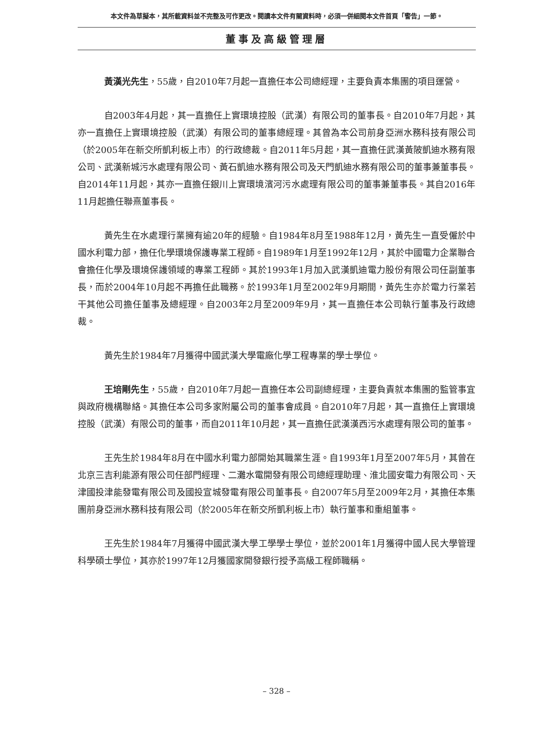本文件為草擬本，其所載資料並不完整及可作更改。閱讀本文件有關資料時，必須一併細閱本文件首頁「警告」一節。
董事及高級管理層
黃漢光先生，55歲，自2010年7月起一直擔任本公司總經理，主要負責本集團的項目運營。
自2003年4月起，其一直擔任上實環境控股（武漢）有限公司的董事長。自2010年7月起，其亦一直擔任上實環境控股（武漢）有限公司的董事總經理。其曾為本公司前身亞洲水務科技有限公司（於2005年在新交所凱利板上市）的行政總裁。自2011年5月起，其一直擔任武漢黃陂凱迪水務有限公司、武漢新城污水處理有限公司、黃石凱迪水務有限公司及天門凱迪水務有限公司的董事兼董事長。自2014年11月起，其亦一直擔任銀川上實環境濱河污水處理有限公司的董事兼董事長。其自2016年11月起擔任聯熹董事長。
黃先生在水處理行業擁有逾20年的經驗。自1984年8月至1988年12月，黃先生一直受僱於中國水利電力部，擔任化學環境保護專業工程師。自1989年1月至1992年12月，其於中國電力企業聯合會擔任化學及環境保護領域的專業工程師。其於1993年1月加入武漢凱迪電力股份有限公司任副董事長，而於2004年10月起不再擔任此職務。於1993年1月至2002年9月期間，黃先生亦於電力行業若干其他公司擔任董事及總經理。自2003年2月至2009年9月，其一直擔任本公司執行董事及行政總裁。
黃先生於1984年7月獲得中國武漢大學電廠化學工程專業的學士學位。
王培剛先生，55歲，自2010年7月起一直擔任本公司副總經理，主要負責就本集團的監管事宜與政府機構聯絡。其擔任本公司多家附屬公司的董事會成員。自2010年7月起，其一直擔任上實環境控股（武漢）有限公司的董事，而自2011年10月起，其一直擔任武漢漢西污水處理有限公司的董事。
王先生於1984年8月在中國水利電力部開始其職業生涯。自1993年1月至2007年5月，其曾在北京三吉利能源有限公司任部門經理、二灘水電開發有限公司總經理助理、淮北國安電力有限公司、天津國投津能發電有限公司及國投宣城發電有限公司董事長。自2007年5月至2009年2月，其擔任本集團前身亞洲水務科技有限公司（於2005年在新交所凱利板上市）執行董事和重組董事。
王先生於1984年7月獲得中國武漢大學工學學士學位，並於2001年1月獲得中國人民大學管理科學碩士學位，其亦於1997年12月獲國家開發銀行授予高級工程師職稱。
– 328 –